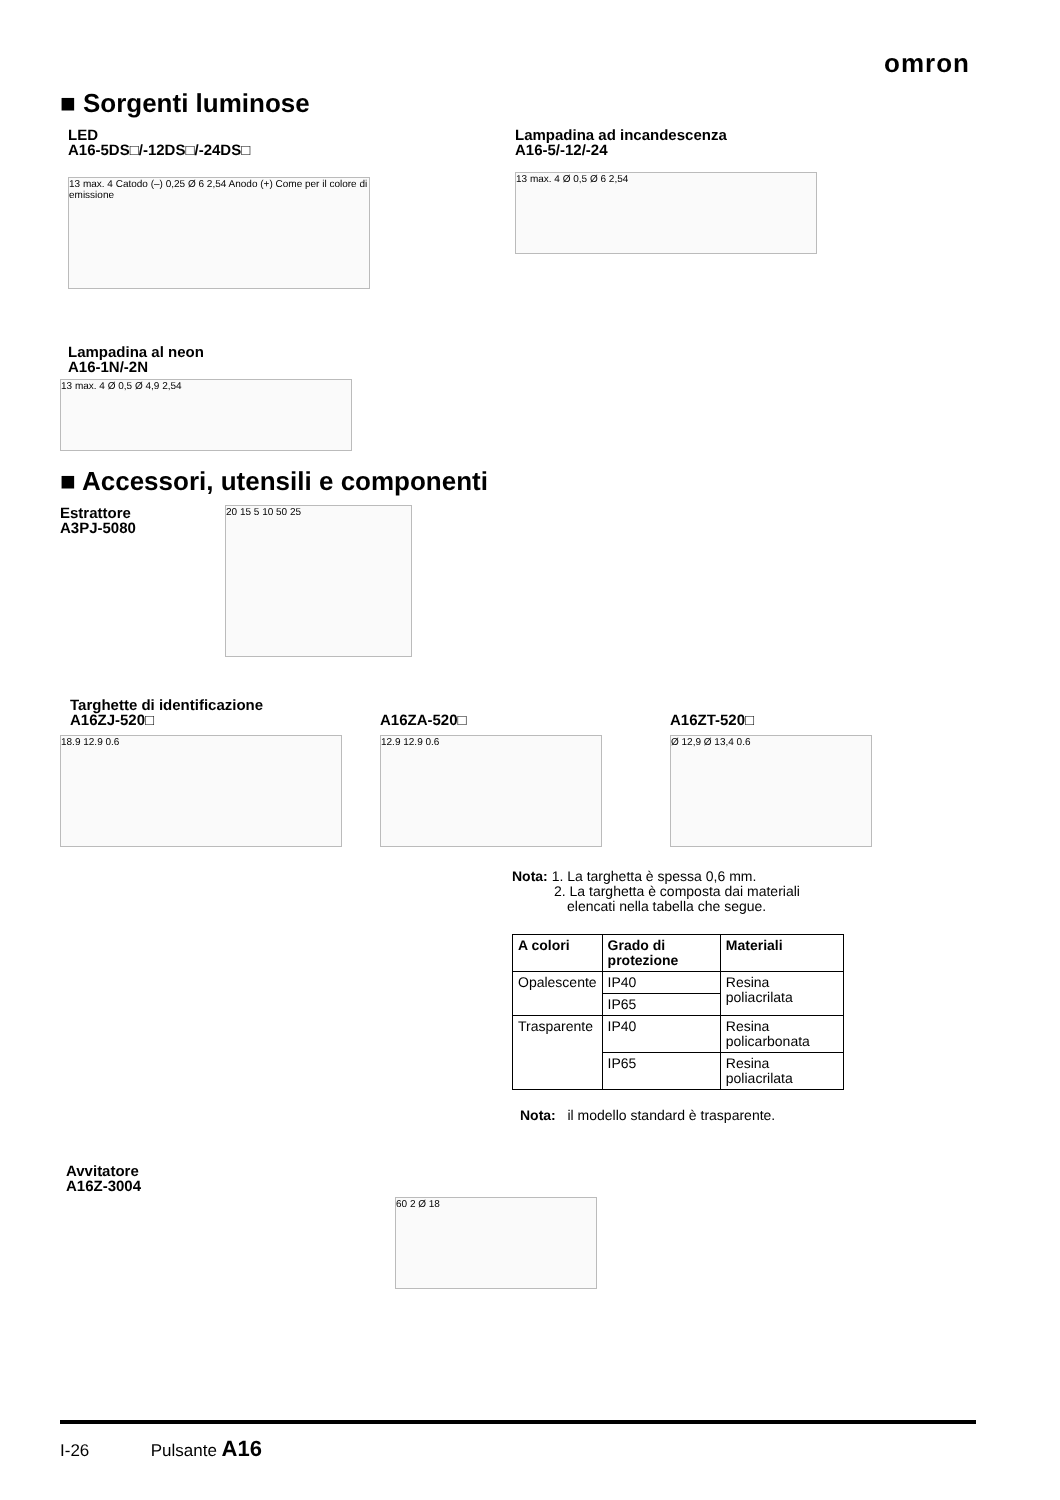omron
■ Sorgenti luminose
LED
A16-5DS□/-12DS□/-24DS□
13 max. 4 Catodo (–) 0,25 Ø 6 2,54 Anodo (+) Come per il colore di emissione
Lampadina ad incandescenza
A16-5/-12/-24
13 max. 4 Ø 0,5 Ø 6 2,54
Lampadina al neon
A16-1N/-2N
13 max. 4 Ø 0,5 Ø 4,9 2,54
■ Accessori, utensili e componenti
Estrattore
A3PJ-5080
20 15 5 10 50 25
Targhette di identificazione
A16ZJ-520□
18.9 12.9 0.6
A16ZA-520□
12.9 12.9 0.6
A16ZT-520□
Ø 12,9 Ø 13,4 0.6
Nota: 1. La targhetta è spessa 0,6 mm.
2. La targhetta è composta dai materiali
elencati nella tabella che segue.
| A colori | Grado di protezione | Materiali |
| --- | --- | --- |
| Opalescente | IP40 | Resina poliacrilata |
| | IP65 | |
| Trasparente | IP40 | Resina policarbonata |
| | IP65 | Resina poliacrilata |
Nota: il modello standard è trasparente.
Avvitatore
A16Z-3004
60 2 Ø 18
I-26 Pulsante A16